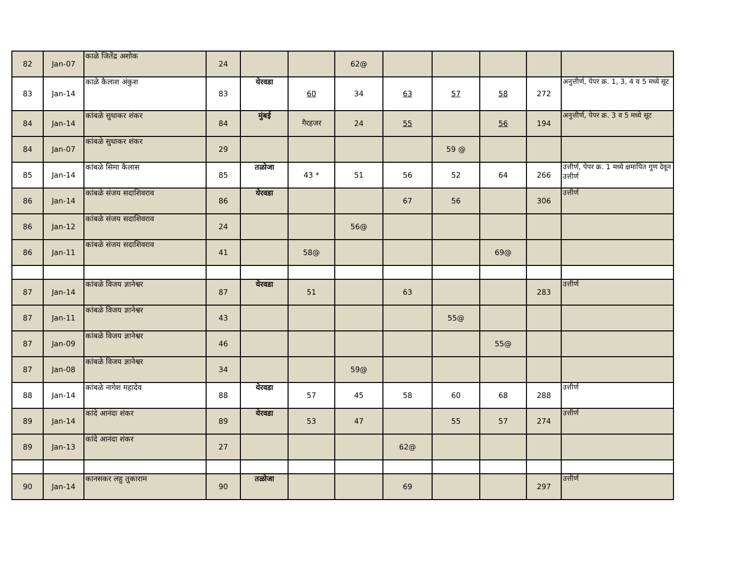| 82 | Jan-07 | काळे जितेंद्र अशोक | 24 | | | 62@ | | | | | |
| 83 | Jan-14 | काळे कैलाश अंकुश | 83 | येरवडा | 60 | 34 | 63 | 57 | 58 | 272 | अनुत्तीर्ण, पेपर क्र. 1, 3, 4 व 5 मध्ये सूट |
| 84 | Jan-14 | कांबळे सुधाकर शंकर | 84 | मुंबई | गैरहजर | 24 | 55 | | 56 | 194 | अनुत्तीर्ण, पेपर क्र. 3 व 5 मध्ये सूट |
| 84 | Jan-07 | कांबळे सुधाकर शंकर | 29 | | | | | 59 @ | | | |
| 85 | Jan-14 | कांबळे सिमा कैलास | 85 | तळोजा | 43 * | 51 | 56 | 52 | 64 | 266 | उत्तीर्ण, पेपर क्र. 1 मध्ये क्षमापित गुण देवून उत्तीर्ण |
| 86 | Jan-14 | कांबळे संजय सदाशिवराव | 86 | येरवडा | | | 67 | 56 | | 306 | उत्तीर्ण |
| 86 | Jan-12 | कांबळे संजय सदाशिवराव | 24 | | | 56@ | | | | | |
| 86 | Jan-11 | कांबळे संजय सदाशिवराव | 41 | | 58@ | | | | 69@ | | |
| 87 | Jan-14 | कांबळे विजय ज्ञानेश्वर | 87 | येरवडा | 51 | | 63 | | | 283 | उत्तीर्ण |
| 87 | Jan-11 | कांबळे विजय ज्ञानेश्वर | 43 | | | | | 55@ | | | |
| 87 | Jan-09 | कांबळे विजय ज्ञानेश्वर | 46 | | | | | | 55@ | | |
| 87 | Jan-08 | कांबळे विजय ज्ञानेश्वर | 34 | | | 59@ | | | | | |
| 88 | Jan-14 | कांबळे नागेश महादेव | 88 | येरवडा | 57 | 45 | 58 | 60 | 68 | 288 | उत्तीर्ण |
| 89 | Jan-14 | कांदे आनंदा शंकर | 89 | येरवडा | 53 | 47 | | 55 | 57 | 274 | उत्तीर्ण |
| 89 | Jan-13 | कांदे आनंदा शंकर | 27 | | | | 62@ | | | | |
| 90 | Jan-14 | कानसकर लहु तुकाराम | 90 | तळोजा | | | 69 | | | 297 | उत्तीर्ण |